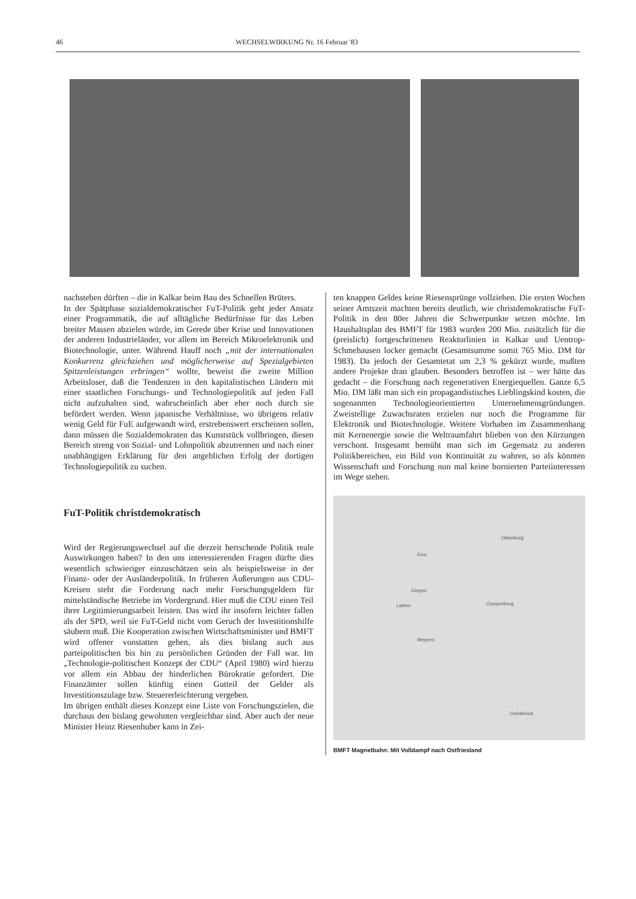46 WECHSELWIRKUNG Nr. 16 Februar '83
nachstehen dürften – die in Kalkar beim Bau des Schnellen Brüters.
In der Spätphase sozialdemokratischer FuT-Politik geht jeder Ansatz einer Programmatik, die auf alltägliche Bedürfnisse für das Leben breiter Massen abzielen würde, im Gerede über Krise und Innovationen der anderen Industrieländer, vor allem im Bereich Mikroelektronik und Biotechnologie, unter. Während Hauff noch „mit der internationalen Konkurrenz gleichziehen und möglicherweise auf Spezialgebieten Spitzenleistungen erbringen“ wollte, beweist die zweite Million Arbeitsloser, daß die Tendenzen in den kapitalistischen Ländern mit einer staatlichen Forschungs- und Technologiepolitik auf jeden Fall nicht aufzuhalten sind, wahrscheinlich aber eher noch durch sie befördert werden. Wenn japanische Verhältnisse, wo übrigens relativ wenig Geld für FuE aufgewandt wird, erstrebenswert erscheinen sollen, dann müssen die Sozialdemokraten das Kunststück vollbringen, diesen Bereich streng von Sozial- und Lohnpolitik abzutrennen und nach einer unabhängigen Erklärung für den angeblichen Erfolg der dortigen Technologiepolitik zu suchen.
FuT-Politik christdemokratisch
Wird der Regierungswechsel auf die derzeit herrschende Politik reale Auswirkungen haben? In den uns interessierenden Fragen dürfte dies wesentlich schwieriger einzuschätzen sein als beispielsweise in der Finanz- oder der Ausländerpolitik. In früheren Äußerungen aus CDU-Kreisen steht die Forderung nach mehr Forschungsgeldern für mittelständische Betriebe im Vordergrund. Hier muß die CDU einen Teil ihrer Legitimierungsarbeit leisten. Das wird ihr insofern leichter fallen als der SPD, weil sie FuT-Geld nicht vom Geruch der Investitionshilfe säubern muß. Die Kooperation zwischen Wirtschaftsminister und BMFT wird offener vonstatten gehen, als dies bislang auch aus parteipolitischen bis hin zu persönlichen Gründen der Fall war. Im „Technologie-politischen Konzept der CDU“ (April 1980) wird hierzu vor allem ein Abbau der hinderlichen Bürokratie gefordert. Die Finanzämter sollen künftig einen Gutteil der Gelder als Investitionszulage bzw. Steuererleichterung vergeben.
Im übrigen enthält dieses Konzept eine Liste von Forschungszielen, die durchaus den bislang gewohnten vergleichbar sind. Aber auch der neue Minister Heinz Riesenhuber kann in Zei-
ten knappen Geldes keine Riesensprünge vollziehen. Die ersten Wochen seiner Amtszeit machten bereits deutlich, wie christdemokratische FuT-Politik in den 80er Jahren die Schwerpunkte setzen möchte. Im Haushaltsplan des BMFT für 1983 wurden 200 Mio. zusätzlich für die (preislich) fortgeschrittenen Reaktorlinien in Kalkar und Uentrop-Schmehausen locker gemacht (Gesamtsumme somit 765 Mio. DM für 1983). Da jedoch der Gesamtetat um 2,3 % gekürzt wurde, mußten andere Projekte dran glauben. Besonders betroffen ist – wer hätte das gedacht – die Forschung nach regenerativen Energiequellen. Ganze 6,5 Mio. DM läßt man sich ein propagandistisches Lieblingskind kosten, die sogenannten Technologieorientierten Unternehmensgründungen. Zweistellige Zuwachsraten erzielen nur noch die Programme für Elektronik und Biotechnologie. Weitere Vorhaben im Zusammenhang mit Kernenergie sowie die Weltraumfahrt blieben von den Kürzungen verschont. Insgesamt bemüht man sich im Gegensatz zu anderen Politikbereichen, ein Bild von Kontinuität zu wahren, so als könnten Wissenschaft und Forschung nun mal keine bornierten Parteiinteressen im Wege stehen.
Oldenburg
Dörpen
Lathen Cloppenburg
Meppen
Osnabrück
Ems
BMFT Magnetbahn: Mit Volldampf nach Ostfriesland